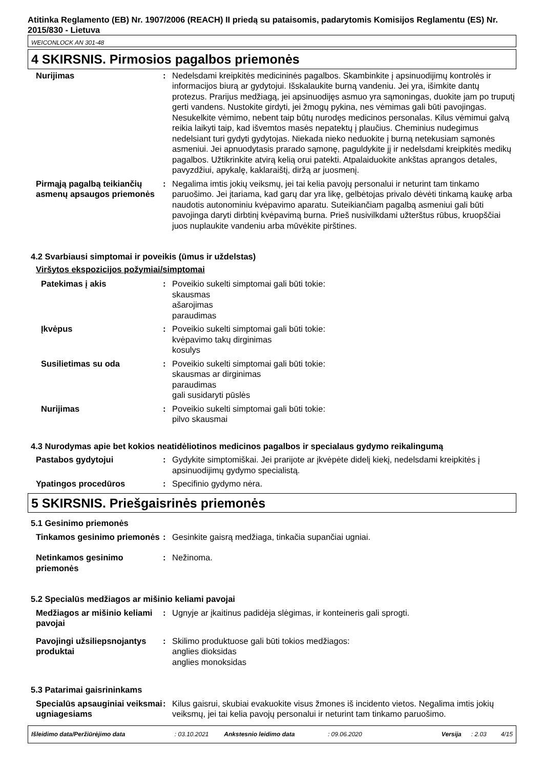Atitinka Reglamento (EB) Nr. 1907/2006 (REACH) II priedą su pataisomis, padarytomis Komisijos Reglamentu (ES) Nr. 2015/830 - Lietuva
WEICONLOCK AN 301-48
4 SKIRSNIS. Pirmosios pagalbos priemonės
| Nurijimas | : | Nedelsdami kreipkitės medicininės pagalbos. Skambinkite į apsinuodijimų kontrolės ir informacijos biurą ar gydytojui. Išskalaukite burną vandeniu. Jei yra, išimkite dantų protezus. Prarijus medžiagą, jei apsinuodijęs asmuo yra sąmoningas, duokite jam po truputį gerti vandens. Nustokite girdyti, jei žmogų pykina, nes vėmimas gali būti pavojingas. Nesukelkite vėmimo, nebent taip būtų nurodęs medicinos personalas. Kilus vėmimui galvą reikia laikyti taip, kad išvemtos masės nepatektų į plaučius. Cheminius nudegimus nedelsiant turi gydyti gydytojas. Niekada nieko neduokite į burną netekusiam sąmonės asmeniui. Jei apnuodytasis prarado sąmonę, paguldykite jį ir nedelsdami kreipkitės medikų pagalbos. Užtikrinkite atvirą kelią orui patekti. Atpalaiduokite ankštas aprangos detales, pavyzdžiui, apykalę, kaklaraištį, diržą ar juosmenį. |
| Pirmąją pagalbą teikiančių asmenų apsaugos priemonės | : | Negalima imtis jokių veiksmų, jei tai kelia pavojų personalui ir neturint tam tinkamo paruošimo. Jei įtariama, kad garų dar yra likę, gelbėtojas privalo dėvėti tinkamą kaukę arba naudotis autonominiu kvėpavimo aparatu. Suteikiančiam pagalbą asmeniui gali būti pavojinga daryti dirbtinį kvėpavimą burna. Prieš nusivilkdami užterštus rūbus, kruopščiai juos nuplaukite vandeniu arba mūvėkite pirštines. |
4.2 Svarbiausi simptomai ir poveikis (ūmus ir uždelstas)
Viršytos ekspozicijos požymiai/simptomai
| Patekimas į akis | : | Poveikio sukelti simptomai gali būti tokie: skausmas ašarojimas paraudimas |
| Įkvėpus | : | Poveikio sukelti simptomai gali būti tokie: kvėpavimo takų dirginimas kosulys |
| Susilietimas su oda | : | Poveikio sukelti simptomai gali būti tokie: skausmas ar dirginimas paraudimas gali susidaryti pūslės |
| Nurijimas | : | Poveikio sukelti simptomai gali būti tokie: pilvo skausmai |
4.3 Nurodymas apie bet kokios neatidėliotinos medicinos pagalbos ir specialaus gydymo reikalingumą
| Pastabos gydytojui | : | Gydykite simptomiškai. Jei prarijote ar įkvėpėte didelį kiekį, nedelsdami kreipkitės į apsinuodijimų gydymo specialistą. |
| Ypatingos procedūros | : | Specifinio gydymo nėra. |
5 SKIRSNIS. Priešgaisrinės priemonės
5.1 Gesinimo priemonės
| Tinkamos gesinimo priemonės | : | Gesinkite gaisrą medžiaga, tinkačia supančiai ugniai. |
| Netinkamos gesinimo priemonės | : | Nežinoma. |
5.2 Specialūs medžiagos ar mišinio keliami pavojai
| Medžiagos ar mišinio keliami pavojai | : | Ugnyje ar įkaitinus padidėja slėgimas, ir konteineris gali sprogti. |
| Pavojingi užsiliepsnojantys produktai | : | Skilimo produktuose gali būti tokios medžiagos: anglies dioksidas anglies monoksidas |
5.3 Patarimai gaisrininkams
| Specialūs apsauginiai veiksmai ugniagesiams | : | Kilus gaisrui, skubiai evakuokite visus žmones iš incidento vietos. Negalima imtis jokių veiksmų, jei tai kelia pavojų personalui ir neturint tam tinkamo paruošimo. |
Išleidimo data/Peržiūrėjimo data : 03.10.2021 Ankstesnio leidimo data : 09.06.2020 Versija : 2.03 4/15